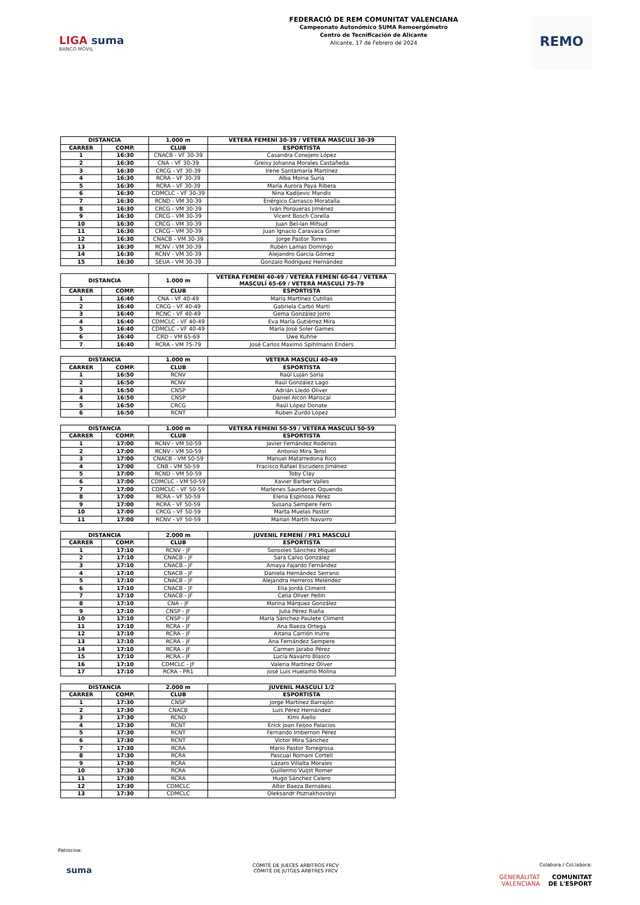LIGA suma
BANCO MÓVIL
FEDERACIÓ DE REM COMUNITAT VALENCIANA
Campeonato Autonómico SUMA Remoergómetro
Centro de Tecnificación de Alicante
Alicante, 17 de Febrero de 2024
REMO
| DISTANCIA | | 1.000 m | VETERÀ FEMENÍ 30-39 / VETERÀ MASCULÍ 30-39 |
| --- | --- | --- | --- |
| CARRER | COMP. | CLUB | ESPORTISTA |
| 1 | 16:30 | CNACB - VF 30-39 | Casandra Conejero López |
| 2 | 16:30 | CNA - VF 30-39 | Greisy Johanna Morales Castañeda |
| 3 | 16:30 | CRCG - VF 30-39 | Irene Santamaría Martínez |
| 4 | 16:30 | RCRA - VF 30-39 | Alba Moina Suria |
| 5 | 16:30 | RCRA - VF 30-39 | María Aurora Paya Ribera |
| 6 | 16:30 | CDMCLC - VF 30-39 | Nina Kadijevic Mandic |
| 7 | 16:30 | RCND - VM 30-39 | Enérgico Carrasco Moratalla |
| 8 | 16:30 | CRCG - VM 30-39 | Iván Porqueras Jiménez |
| 9 | 16:30 | CRCG - VM 30-39 | Vicent Bosch Corella |
| 10 | 16:30 | CRCG - VM 30-39 | Juan Bel-lan Mifsud |
| 11 | 16:30 | CRCG - VM 30-39 | Juan Ignacio Caravaca Giner |
| 12 | 16:30 | CNACB - VM 30-39 | Jorge Pastor Torres |
| 13 | 16:30 | RCNV - VM 30-39 | Rubén Lamas Domingo |
| 14 | 16:30 | RCNV - VM 30-39 | Alejandro García Gómez |
| 15 | 16:30 | SEUA - VM 30-39 | Gonzalo Rodríguez Hernández |
| DISTANCIA | | 1.000 m | VETERÀ FEMENÍ 40-49 / VETERÀ FEMENÍ 60-64 / VETERÀ MASCULÍ 65-69 / VETERÀ MASCULÍ 75-79 |
| --- | --- | --- | --- |
| CARRER | COMP. | CLUB | ESPORTISTA |
| 1 | 16:40 | CNA - VF 40-49 | María Martínez Cutillas |
| 2 | 16:40 | CRCG - VF 40-49 | Gabriela Carbó Martí |
| 3 | 16:40 | RCNC - VF 40-49 | Gema González Jorro |
| 4 | 16:40 | CDMCLC - VF 40-49 | Eva María Gutiérrez Mira |
| 5 | 16:40 | CDMCLC - VF 40-49 | María José Soler Garnes |
| 6 | 16:40 | CRD - VM 65-69 | Uwe Kuhne |
| 7 | 16:40 | RCRA - VM 75-79 | José Carlos Maximo Spihlmann Enders |
| DISTANCIA | | 1.000 m | VETERÀ MASCULÍ 40-49 |
| --- | --- | --- | --- |
| CARRER | COMP. | CLUB | ESPORTISTA |
| 1 | 16:50 | RCNV | Raúl Luján Soria |
| 2 | 16:50 | RCNV | Raúl González Lago |
| 3 | 16:50 | CNSP | Adrián Lledó Oliver |
| 4 | 16:50 | CNSP | Daniel Alcón Mariscal |
| 5 | 16:50 | CRCG | Raúl López Donate |
| 6 | 16:50 | RCNT | Ruben Zurdo López |
| DISTANCIA | | 1.000 m | VETERÀ FEMENÍ 50-59 / VETERÀ MASCULÍ 50-59 |
| --- | --- | --- | --- |
| CARRER | COMP. | CLUB | ESPORTISTA |
| 1 | 17:00 | RCNV - VM 50-59 | Javier Fernández Rodenas |
| 2 | 17:00 | RCNV - VM 50-59 | Antonio Mira Terol |
| 3 | 17:00 | CNACB - VM 50-59 | Manuel Matarredona Rico |
| 4 | 17:00 | CNB - VM 50-59 | Fracisco Rafael Escudero Jiménez |
| 5 | 17:00 | RCND - VM 50-59 | Toby Clay |
| 6 | 17:00 | CDMCLC - VM 50-59 | Xavier Barber Valles |
| 7 | 17:00 | CDMCLC - VF 50-59 | Marlenes Saunderes Oquendo |
| 8 | 17:00 | RCRA - VF 50-59 | Elena Espinosa Pérez |
| 9 | 17:00 | RCRA - VF 50-59 | Susana Sempere Ferri |
| 10 | 17:00 | CRCG - VF 50-59 | Marta Muelas Pastor |
| 11 | 17:00 | RCNV - VF 50-59 | Marian Martín Navarro |
| DISTANCIA | | 2.000 m | JUVENIL FEMENÍ / PR1 MASCULÍ |
| --- | --- | --- | --- |
| CARRER | COMP. | CLUB | ESPORTISTA |
| 1 | 17:10 | RCNV - JF | Sonsoles Sánchez Miquel |
| 2 | 17:10 | CNACB - JF | Sara Calvo González |
| 3 | 17:10 | CNACB - JF | Amaya Fajardo Fernández |
| 4 | 17:10 | CNACB - JF | Daniela Hernández Serrano |
| 5 | 17:10 | CNACB - JF | Alejandra Herreros Meléndez |
| 6 | 17:10 | CNACB - JF | Elia Jordá Climent |
| 7 | 17:10 | CNACB - JF | Celia Oliver Pellin |
| 8 | 17:10 | CNA - JF | Marina Márquez González |
| 9 | 17:10 | CNSP - JF | Julia Pérez Riaña |
| 10 | 17:10 | CNSP - JF | María Sánchez-Paulete Climent |
| 11 | 17:10 | RCRA - JF | Ana Baeza Ortega |
| 12 | 17:10 | RCRA - JF | Aitana Carrión Irurre |
| 13 | 17:10 | RCRA - JF | Ana Fernández Sempere |
| 14 | 17:10 | RCRA - JF | Carmen Jarabo Pérez |
| 15 | 17:10 | RCRA - JF | Lucía Navarro Blasco |
| 16 | 17:10 | CDMCLC - JF | Valeria Martínez Oliver |
| 17 | 17:10 | RCRA - PR1 | José Luis Huelamo Molina |
| DISTANCIA | | 2.000 m | JUVENIL MASCULÍ 1/2 |
| --- | --- | --- | --- |
| CARRER | COMP. | CLUB | ESPORTISTA |
| 1 | 17:30 | CNSP | Jorge Martínez Barrajón |
| 2 | 17:30 | CNACB | Luis Pérez Hernández |
| 3 | 17:30 | RCND | Kimi Aiello |
| 4 | 17:30 | RCNT | Erick Joan Feijoo Palacios |
| 5 | 17:30 | RCNT | Fernando Imbernon Pérez |
| 6 | 17:30 | RCNT | Victor Mira Sánchez |
| 7 | 17:30 | RCRA | Mario Pastor Torregrosa |
| 8 | 17:30 | RCRA | Pascual Romani Cortell |
| 9 | 17:30 | RCRA | Lázaro Villalta Morales |
| 10 | 17:30 | RCRA | Guillermo Vuijst Romer |
| 11 | 17:30 | RCRA | Hugo Sánchez Calero |
| 12 | 17:30 | CDMCLC | Aitor Baeza Bernabeu |
| 13 | 17:30 | CDMCLC | Oleksandr Poznakhovskyi |
Patrocina:
suma
COMITÉ DE JUECES ARBITROS FRCV
COMITÉ DE JUTGES ÀRBTRES FRCV
Colabora / Col.labora:
GENERALITAT
VALENCIANA COMUNITAT
DE L'ESPORT